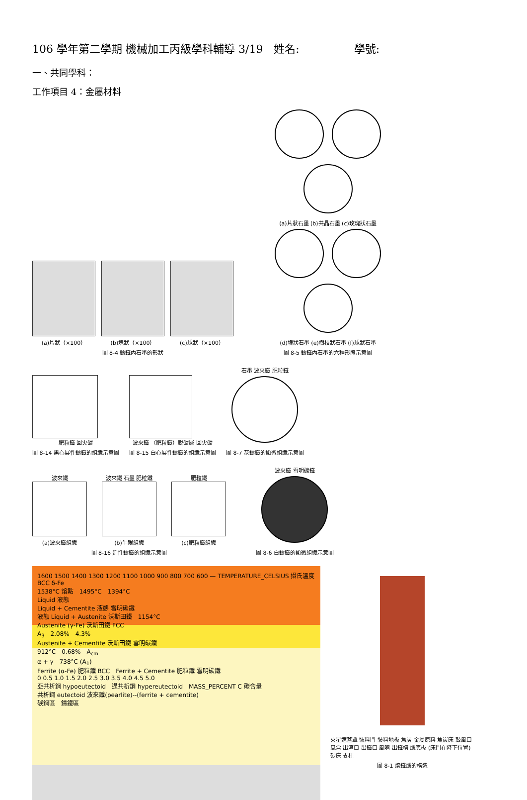106 學年第二學期 機械加工丙級學科輔導 3/19　姓名:　　　　　學號:
一、共同學科：
工作項目 4：金屬材料
(a)片狀（×100） (b)塊狀（×100） (c)球狀（×100）
圖 8-4 鑄鐵內石墨的形狀
(a)片狀石墨 (b)共晶石墨 (c)玫瑰狀石墨
(d)塊狀石墨 (e)樹枝狀石墨 (f)球狀石墨
圖 8-5 鑄鐵內石墨的六種形態示意圖
肥粒鐵 回火碳
圖 8-14 黑心展性鑄鐵的組織示意圖
波來鐵 （肥粒鐵）脫碳層 回火碳
圖 8-15 白心展性鑄鐵的組織示意圖
石墨 波來鐵 肥粒鐵
圖 8-7 灰鑄鐵的顯微組織示意圖
波來鐵
(a)波來鐵組織
波來鐵 石墨 肥粒鐵
(b)牛眼組織
肥粒鐵
(c)肥粒鐵組織
圖 8-16 延性鑄鐵的組織示意圖
波來鐵 雪明碳鐵
圖 8-6 白鑄鐵的顯微組織示意圖
1600 1500 1400 1300 1200 1100 1000 900 800 700 600 — TEMPERATURE_CELSIUS 攝氏溫度 BCC δ-Fe
1538°C 熔點　1495°C　1394°C
Liquid 液態
Liquid + Cementite 液態 雪明碳鐵
液態 Liquid + Austenite 沃斯田鐵　1154°C
Austenite (γ-Fe) 沃斯田鐵 FCC
A<sub>3</sub>　2.08%　4.3%
Austenite + Cementite 沃斯田鐵 雪明碳鐵
912°C　0.68%　A<sub>cm</sub>
α + γ　738°C (A<sub>1</sub>)
Ferrite (α-Fe) 肥粒鐵 BCC　Ferrite + Cementite 肥粒鐵 雪明碳鐵
0 0.5 1.0 1.5 2.0 2.5 3.0 3.5 4.0 4.5 5.0
亞共析鋼 hypoeutectoid　過共析鋼 hypereutectoid　MASS_PERCENT C 碳含量
共析鋼 eutectoid 波來鐵(pearlite)--(ferrite + cementite)
碳鋼區　鑄鐵區
火星遮蓋罩 裝料門 裝料地板 焦炭 金屬原料 焦炭床 鼓風口 風盒 出渣口 出鐵口 風嘴 出鐵槽 爐底板 (床門在降下位置) 砂床 支柱
圖 8-1 熔鐵爐的構造